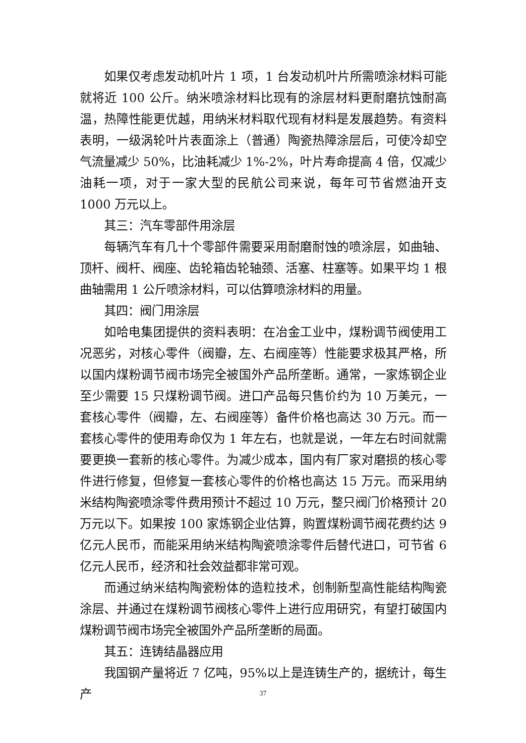如果仅考虑发动机叶片 1 项，1 台发动机叶片所需喷涂材料可能就将近 100 公斤。纳米喷涂材料比现有的涂层材料更耐磨抗蚀耐高温，热障性能更优越，用纳米材料取代现有材料是发展趋势。有资料表明，一级涡轮叶片表面涂上（普通）陶瓷热障涂层后，可使冷却空气流量减少 50%，比油耗减少 1%-2%，叶片寿命提高 4 倍，仅减少油耗一项，对于一家大型的民航公司来说，每年可节省燃油开支 1000 万元以上。
其三：汽车零部件用涂层
每辆汽车有几十个零部件需要采用耐磨耐蚀的喷涂层，如曲轴、顶杆、阀杆、阀座、齿轮箱齿轮轴颈、活塞、柱塞等。如果平均 1 根曲轴需用 1 公斤喷涂材料，可以估算喷涂材料的用量。
其四：阀门用涂层
如哈电集团提供的资料表明：在冶金工业中，煤粉调节阀使用工况恶劣，对核心零件（阀瓣，左、右阀座等）性能要求极其严格，所以国内煤粉调节阀市场完全被国外产品所垄断。通常，一家炼钢企业至少需要 15 只煤粉调节阀。进口产品每只售价约为 10 万美元，一套核心零件（阀瓣，左、右阀座等）备件价格也高达 30 万元。而一套核心零件的使用寿命仅为 1 年左右，也就是说，一年左右时间就需要更换一套新的核心零件。为减少成本，国内有厂家对磨损的核心零件进行修复，但修复一套核心零件的价格也高达 15 万元。而采用纳米结构陶瓷喷涂零件费用预计不超过 10 万元，整只阀门价格预计 20 万元以下。如果按 100 家炼钢企业估算，购置煤粉调节阀花费约达 9 亿元人民币，而能采用纳米结构陶瓷喷涂零件后替代进口，可节省 6 亿元人民币，经济和社会效益都非常可观。
而通过纳米结构陶瓷粉体的造粒技术，创制新型高性能结构陶瓷涂层、并通过在煤粉调节阀核心零件上进行应用研究，有望打破国内煤粉调节阀市场完全被国外产品所垄断的局面。
其五：连铸结晶器应用
我国钢产量将近 7 亿吨，95%以上是连铸生产的，据统计，每生产
37